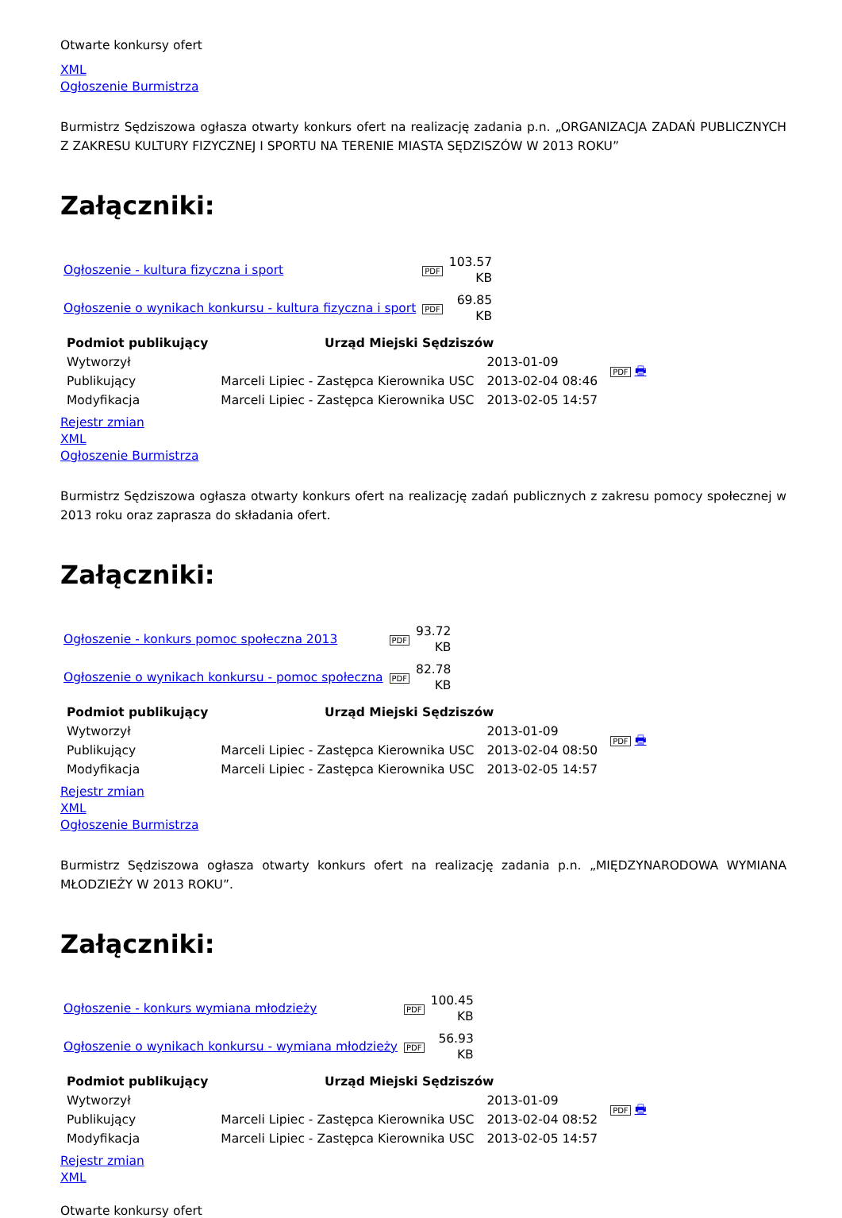Otwarte konkursy ofert
XML
Ogłoszenie Burmistrza
Burmistrz Sędziszowa ogłasza otwarty konkurs ofert na realizację zadania p.n. „ORGANIZACJA ZADAŃ PUBLICZNYCH Z ZAKRESU KULTURY FIZYCZNEJ I SPORTU NA TERENIE MIASTA SĘDZISZÓW W 2013 ROKU”
Załączniki:
| Ogłoszenie - kultura fizyczna i sport | PDF | 103.57 KB |
| Ogłoszenie o wynikach konkursu - kultura fizyczna i sport | PDF | 69.85 KB |
| Podmiot publikujący | Urząd Miejski Sędziszów | | PDF 🖶 |
| Wytworzył | | 2013-01-09 | |
| Publikujący | Marceli Lipiec - Zastępca Kierownika USC | 2013-02-04 08:46 | |
| Modyfikacja | Marceli Lipiec - Zastępca Kierownika USC | 2013-02-05 14:57 | |
Rejestr zmian
XML
Ogłoszenie Burmistrza
Burmistrz Sędziszowa ogłasza otwarty konkurs ofert na realizację zadań publicznych z zakresu pomocy społecznej w 2013 roku oraz zaprasza do składania ofert.
Załączniki:
| Ogłoszenie - konkurs pomoc społeczna 2013 | PDF | 93.72 KB |
| Ogłoszenie o wynikach konkursu - pomoc społeczna | PDF | 82.78 KB |
| Podmiot publikujący | Urząd Miejski Sędziszów | | PDF 🖶 |
| Wytworzył | | 2013-01-09 | |
| Publikujący | Marceli Lipiec - Zastępca Kierownika USC | 2013-02-04 08:50 | |
| Modyfikacja | Marceli Lipiec - Zastępca Kierownika USC | 2013-02-05 14:57 | |
Rejestr zmian
XML
Ogłoszenie Burmistrza
Burmistrz Sędziszowa ogłasza otwarty konkurs ofert na realizację zadania p.n. „MIĘDZYNARODOWA WYMIANA MŁODZIEŻY W 2013 ROKU”.
Załączniki:
| Ogłoszenie - konkurs wymiana młodzieży | PDF | 100.45 KB |
| Ogłoszenie o wynikach konkursu - wymiana młodzieży | PDF | 56.93 KB |
| Podmiot publikujący | Urząd Miejski Sędziszów | | PDF 🖶 |
| Wytworzył | | 2013-01-09 | |
| Publikujący | Marceli Lipiec - Zastępca Kierownika USC | 2013-02-04 08:52 | |
| Modyfikacja | Marceli Lipiec - Zastępca Kierownika USC | 2013-02-05 14:57 | |
Rejestr zmian
XML
Otwarte konkursy ofert